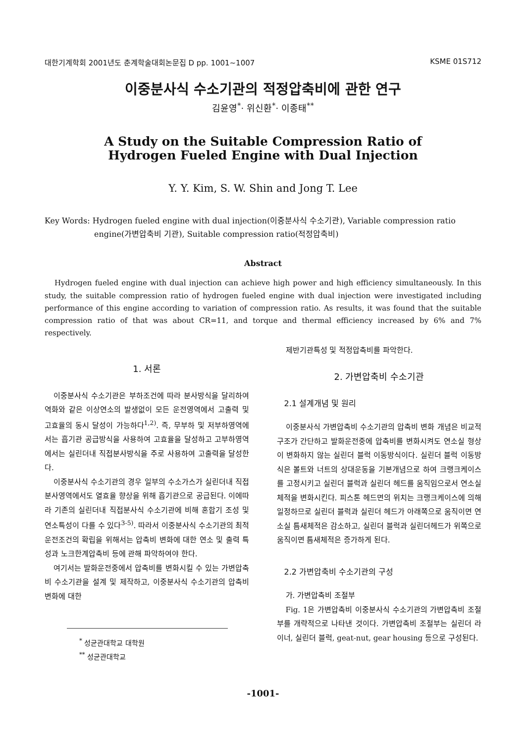대한기계학회 2001년도 춘계학술대회논문집 D pp. 1001~1007 KSME 01S712
이중분사식 수소기관의 적정압축비에 관한 연구
김윤영<sup>*</sup>· 위신환<sup>*</sup>· 이종태<sup>**</sup>
A Study on the Suitable Compression Ratio of
Hydrogen Fueled Engine with Dual Injection
Y. Y. Kim, S. W. Shin and Jong T. Lee
Key Words: Hydrogen fueled engine with dual injection(이중분사식 수소기관), Variable compression ratio engine(가변압축비 기관), Suitable compression ratio(적정압축비)
Abstract
Hydrogen fueled engine with dual injection can achieve high power and high efficiency simultaneously. In this study, the suitable compression ratio of hydrogen fueled engine with dual injection were investigated including performance of this engine according to variation of compression ratio. As results, it was found that the suitable compression ratio of that was about CR=11, and torque and thermal efficiency increased by 6% and 7% respectively.
1. 서론
이중분사식 수소기관은 부하조건에 따라 분사방식을 달리하여 역화와 같은 이상연소의 발생없이 모든 운전영역에서 고출력 및 고효율의 동시 달성이 가능하다<sup>1,2)</sup>. 즉, 무부하 및 저부하영역에서는 흡기관 공급방식을 사용하여 고효율을 달성하고 고부하영역에서는 실린더내 직접분사방식을 주로 사용하여 고출력을 달성한다.
이중분사식 수소기관의 경우 일부의 수소가스가 실린더내 직접분사영역에서도 열효율 향상을 위해 흡기관으로 공급된다. 이에따라 기존의 실린더내 직접분사식 수소기관에 비해 혼합기 조성 및 연소특성이 다를 수 있다<sup>3-5)</sup>. 따라서 이중분사식 수소기관의 최적운전조건의 확립을 위해서는 압축비 변화에 대한 연소 및 출력 특성과 노크한계압축비 등에 관해 파악하여야 한다.
여기서는 발화운전중에서 압축비를 변화시킬 수 있는 가변압축비 수소기관을 설계 및 제작하고, 이중분사식 수소기관의 압축비 변화에 대한
<sup>*</sup> 성균관대학교 대학원
<sup>**</sup> 성균관대학교
제반기관특성 및 적정압축비를 파악한다.
2. 가변압축비 수소기관
2.1 설계개념 및 원리
이중분사식 가변압축비 수소기관의 압축비 변화 개념은 비교적 구조가 간단하고 발화운전중에 압축비를 변화시켜도 연소실 형상이 변화하지 않는 실린더 블럭 이동방식이다. 실린더 블럭 이동방식은 볼트와 너트의 상대운동을 기본개념으로 하여 크랭크케이스를 고정시키고 실린더 블럭과 실린더 헤드를 움직임으로서 연소실 체적을 변화시킨다. 피스톤 헤드면의 위치는 크랭크케이스에 의해 일정하므로 실린더 블럭과 실린더 헤드가 아래쪽으로 움직이면 연소실 틈새체적은 감소하고, 실린더 블럭과 실린더헤드가 위쪽으로 움직이면 틈새체적은 증가하게 된다.
2.2 가변압축비 수소기관의 구성
가. 가변압축비 조절부
Fig. 1은 가변압축비 이중분사식 수소기관의 가변압축비 조절부를 개략적으로 나타낸 것이다. 가변압축비 조절부는 실린더 라이너, 실린더 블럭, geat-nut, gear housing 등으로 구성된다.
-1001-